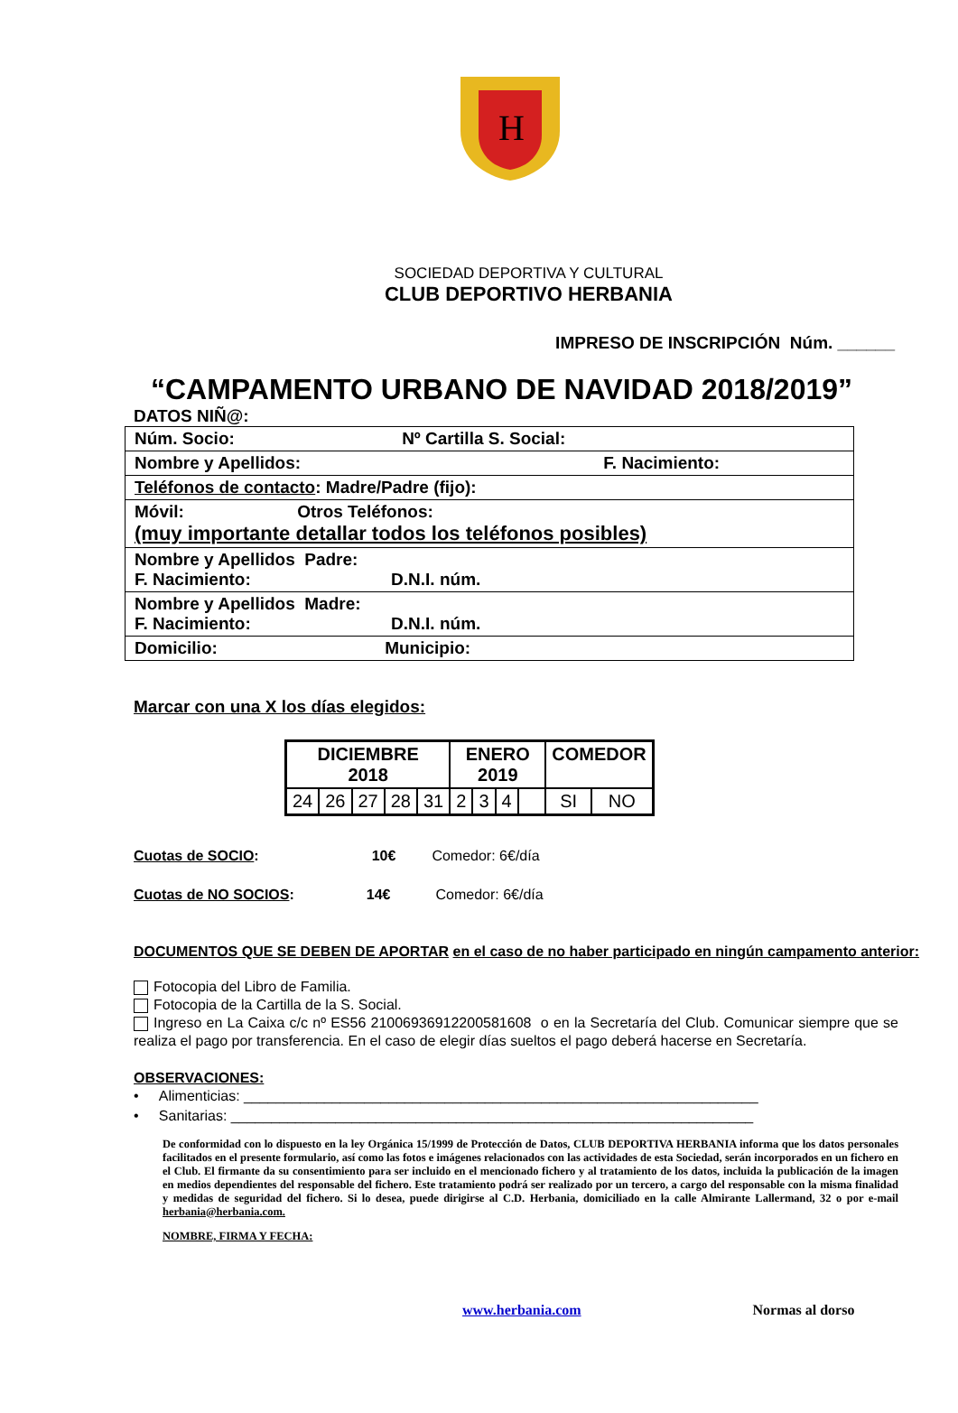H
SOCIEDAD DEPORTIVA Y CULTURAL
CLUB DEPORTIVO HERBANIA
IMPRESO DE INSCRIPCIÓN Núm. ______
“CAMPAMENTO URBANO DE NAVIDAD 2018/2019”
DATOS NIÑ@:
| Núm. Socio: Nº Cartilla S. Social: |
| Nombre y Apellidos: F. Nacimiento: |
| Teléfonos de contacto : Madre/Padre (fijo): |
| Móvil: Otros Teléfonos: (muy importante detallar todos los teléfonos posibles) |
| Nombre y Apellidos Padre: F. Nacimiento: D.N.I. núm. |
| Nombre y Apellidos Madre: F. Nacimiento: D.N.I. núm. |
| Domicilio: Municipio: |
Marcar con una X los días elegidos:
| DICIEMBRE 2018 | | | | | ENERO 2019 | | | | COMEDOR | |
| --- | --- | --- | --- | --- | --- | --- | --- | --- | --- | --- |
| 24 | 26 | 27 | 28 | 31 | 2 | 3 | 4 | | SI | NO |
Cuotas de SOCIO: 10€ Comedor: 6€/día
Cuotas de NO SOCIOS: 14€ Comedor: 6€/día
DOCUMENTOS QUE SE DEBEN DE APORTAR en el caso de no haber participado en ningún campamento anterior:
Fotocopia del Libro de Familia.
Fotocopia de la Cartilla de la S. Social.
Ingreso en La Caixa c/c nº ES56 21006936912200581608 o en la Secretaría del Club. Comunicar siempre que se realiza el pago por transferencia. En el caso de elegir días sueltos el pago deberá hacerse en Secretaría.
OBSERVACIONES:
• Alimenticias: ________________________________________________________________
• Sanitarias: _________________________________________________________________
De conformidad con lo dispuesto en la ley Orgánica 15/1999 de Protección de Datos, CLUB DEPORTIVA HERBANIA informa que los datos personales facilitados en el presente formulario, así como las fotos e imágenes relacionados con las actividades de esta Sociedad, serán incorporados en un fichero en el Club. El firmante da su consentimiento para ser incluido en el mencionado fichero y al tratamiento de los datos, incluida la publicación de la imagen en medios dependientes del responsable del fichero. Este tratamiento podrá ser realizado por un tercero, a cargo del responsable con la misma finalidad y medidas de seguridad del fichero. Si lo desea, puede dirigirse al C.D. Herbania, domiciliado en la calle Almirante Lallermand, 32 o por e-mail herbania@herbania.com.
NOMBRE, FIRMA Y FECHA:
www.herbania.com Normas al dorso